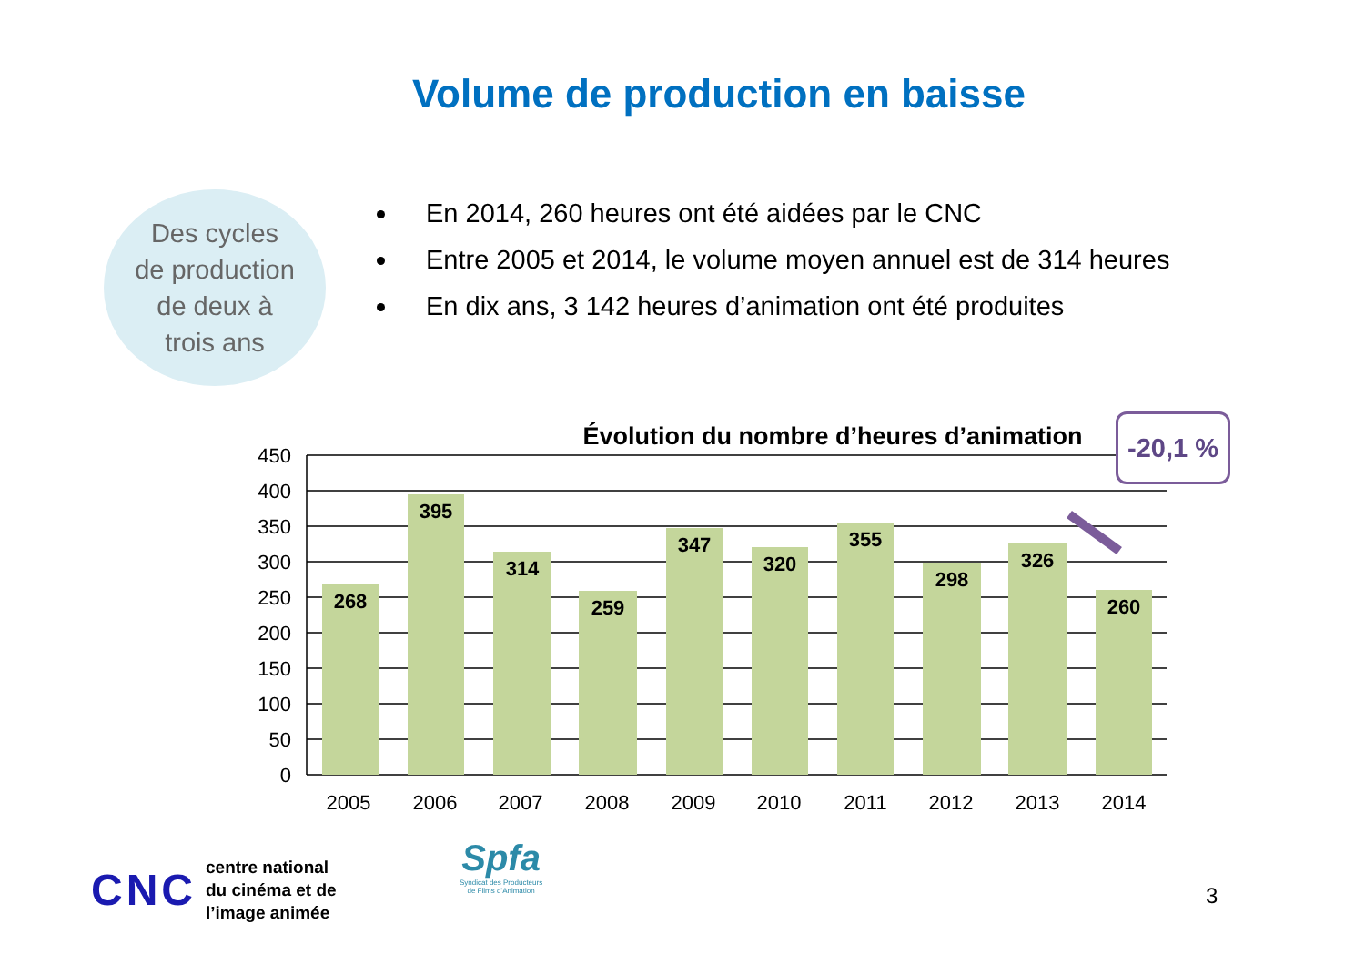Volume de production en baisse
Des cycles
de production
de deux à
trois ans
En 2014, 260 heures ont été aidées par le CNC
Entre 2005 et 2014, le volume moyen annuel est de 314 heures
En dix ans, 3 142 heures d’animation ont été produites
Évolution du nombre d’heures d’animation
268
395
314
259
347
320
355
298
326
260
450
400
350
300
250
200
150
100
50
0
2005
2006
2007
2008
2009
2010
2011
2012
2013
2014
-20,1 %
CNC centre national
du cinéma et de
l’image animée
Spfa
Syndicat des Producteurs
de Films d’Animation
3